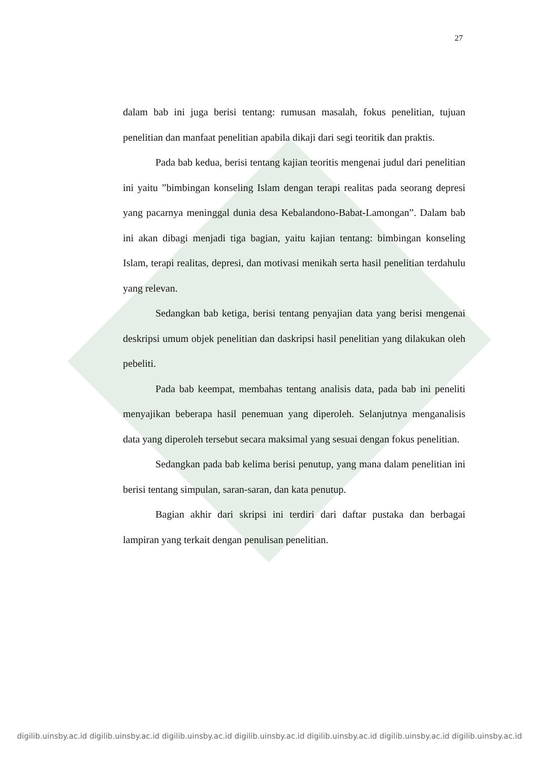27
dalam bab ini juga berisi tentang: rumusan masalah, fokus penelitian, tujuan penelitian dan manfaat penelitian apabila dikaji dari segi teoritik dan praktis.
Pada bab kedua, berisi tentang kajian teoritis mengenai judul dari penelitian ini yaitu ”bimbingan konseling Islam dengan terapi realitas pada seorang depresi yang pacarnya meninggal dunia desa Kebalandono-Babat-Lamongan”. Dalam bab ini akan dibagi menjadi tiga bagian, yaitu kajian tentang: bimbingan konseling Islam, terapi realitas, depresi, dan motivasi menikah serta hasil penelitian terdahulu yang relevan.
Sedangkan bab ketiga, berisi tentang penyajian data yang berisi mengenai deskripsi umum objek penelitian dan daskripsi hasil penelitian yang dilakukan oleh pebeliti.
Pada bab keempat, membahas tentang analisis data, pada bab ini peneliti menyajikan beberapa hasil penemuan yang diperoleh. Selanjutnya menganalisis data yang diperoleh tersebut secara maksimal yang sesuai dengan fokus penelitian.
Sedangkan pada bab kelima berisi penutup, yang mana dalam penelitian ini berisi tentang simpulan, saran-saran, dan kata penutup.
Bagian akhir dari skripsi ini terdiri dari daftar pustaka dan berbagai lampiran yang terkait dengan penulisan penelitian.
digilib.uinsby.ac.id digilib.uinsby.ac.id digilib.uinsby.ac.id digilib.uinsby.ac.id digilib.uinsby.ac.id digilib.uinsby.ac.id digilib.uinsby.ac.id